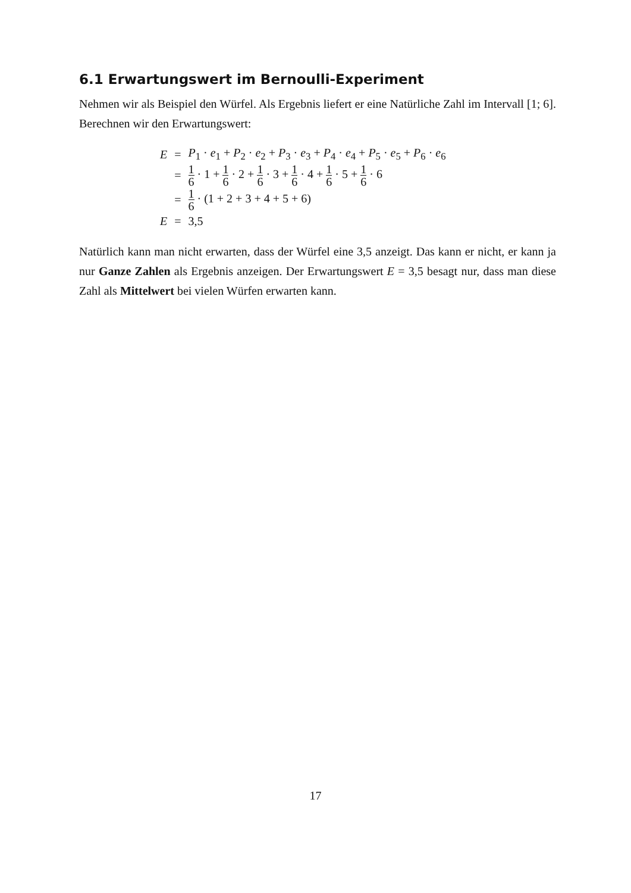6.1 Erwartungswert im Bernoulli-Experiment
Nehmen wir als Beispiel den Würfel. Als Ergebnis liefert er eine Natürliche Zahl im Intervall [1; 6]. Berechnen wir den Erwartungswert:
| E | = | P<sub>1</sub> · e<sub>1</sub> + P<sub>2</sub> · e<sub>2</sub> + P<sub>3</sub> · e<sub>3</sub> + P<sub>4</sub> · e<sub>4</sub> + P<sub>5</sub> · e<sub>5</sub> + P<sub>6</sub> · e<sub>6</sub> |
| | = | 1 6 · 1 + 1 6 · 2 + 1 6 · 3 + 1 6 · 4 + 1 6 · 5 + 1 6 · 6 |
| | = | 1 6 · (1 + 2 + 3 + 4 + 5 + 6) |
| E | = | 3,5 |
Natürlich kann man nicht erwarten, dass der Würfel eine 3,5 anzeigt. Das kann er nicht, er kann ja nur Ganze Zahlen als Ergebnis anzeigen. Der Erwartungswert E = 3,5 besagt nur, dass man diese Zahl als Mittelwert bei vielen Würfen erwarten kann.
17